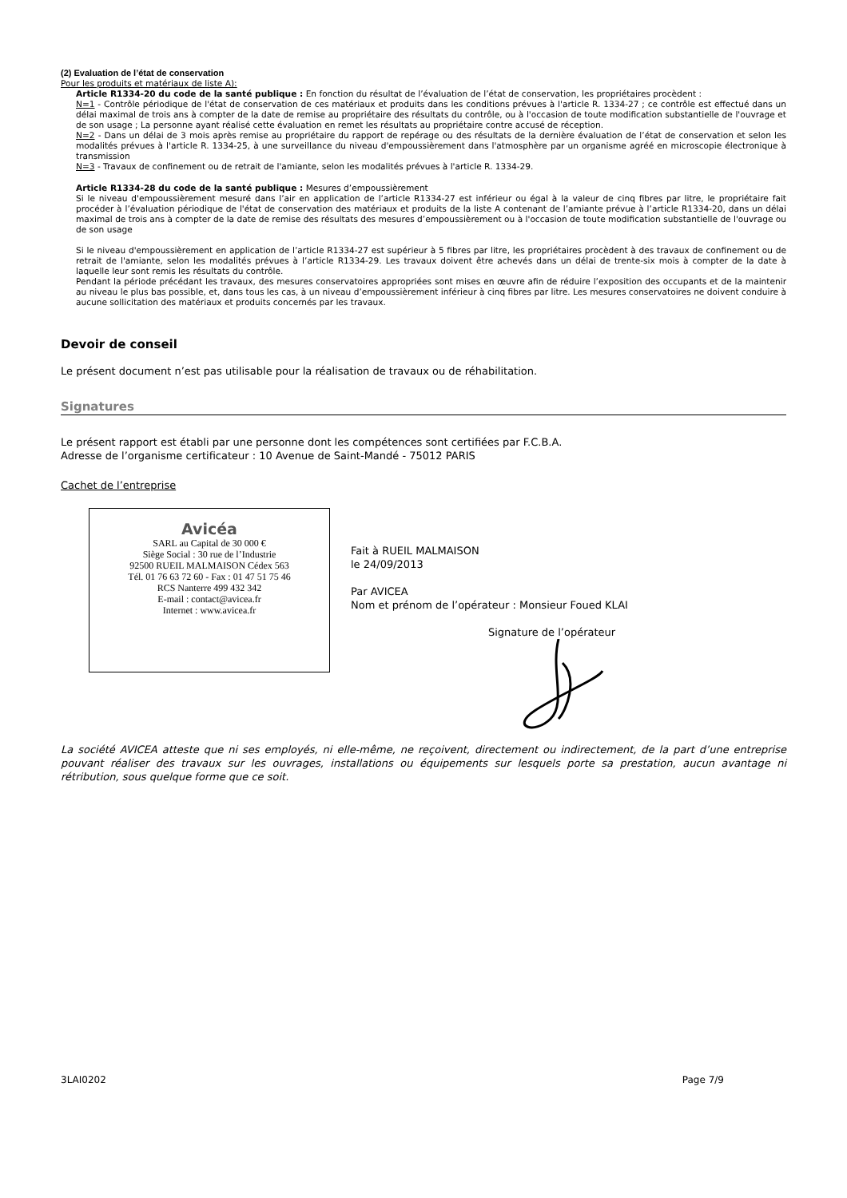(2) Evaluation de l’état de conservation
Pour les produits et matériaux de liste A):
Article R1334-20 du code de la santé publique : En fonction du résultat de l’évaluation de l’état de conservation, les propriétaires procèdent :
N=1 - Contrôle périodique de l'état de conservation de ces matériaux et produits dans les conditions prévues à l'article R. 1334-27 ; ce contrôle est effectué dans un délai maximal de trois ans à compter de la date de remise au propriétaire des résultats du contrôle, ou à l'occasion de toute modification substantielle de l'ouvrage et de son usage ; La personne ayant réalisé cette évaluation en remet les résultats au propriétaire contre accusé de réception.
N=2 - Dans un délai de 3 mois après remise au propriétaire du rapport de repérage ou des résultats de la dernière évaluation de l’état de conservation et selon les modalités prévues à l'article R. 1334-25, à une surveillance du niveau d'empoussièrement dans l'atmosphère par un organisme agréé en microscopie électronique à transmission
N=3 - Travaux de confinement ou de retrait de l'amiante, selon les modalités prévues à l'article R. 1334-29.
Article R1334-28 du code de la santé publique : Mesures d’empoussièrement
Si le niveau d'empoussièrement mesuré dans l’air en application de l’article R1334-27 est inférieur ou égal à la valeur de cinq fibres par litre, le propriétaire fait procéder à l’évaluation périodique de l'état de conservation des matériaux et produits de la liste A contenant de l’amiante prévue à l’article R1334-20, dans un délai maximal de trois ans à compter de la date de remise des résultats des mesures d’empoussièrement ou à l'occasion de toute modification substantielle de l'ouvrage ou de son usage
Si le niveau d'empoussièrement en application de l’article R1334-27 est supérieur à 5 fibres par litre, les propriétaires procèdent à des travaux de confinement ou de retrait de l'amiante, selon les modalités prévues à l’article R1334-29. Les travaux doivent être achevés dans un délai de trente-six mois à compter de la date à laquelle leur sont remis les résultats du contrôle.
Pendant la période précédant les travaux, des mesures conservatoires appropriées sont mises en œuvre afin de réduire l’exposition des occupants et de la maintenir au niveau le plus bas possible, et, dans tous les cas, à un niveau d’empoussièrement inférieur à cinq fibres par litre. Les mesures conservatoires ne doivent conduire à aucune sollicitation des matériaux et produits concernés par les travaux.
Devoir de conseil
Le présent document n’est pas utilisable pour la réalisation de travaux ou de réhabilitation.
Signatures
Le présent rapport est établi par une personne dont les compétences sont certifiées par F.C.B.A.
Adresse de l’organisme certificateur : 10 Avenue de Saint-Mandé - 75012 PARIS
Cachet de l’entreprise
Avicéa
SARL au Capital de 30 000 €
Siège Social : 30 rue de l’Industrie
92500 RUEIL MALMAISON Cédex 563
Tél. 01 76 63 72 60 - Fax : 01 47 51 75 46
RCS Nanterre 499 432 342
E-mail : contact@avicea.fr
Internet : www.avicea.fr
Fait à RUEIL MALMAISON
le 24/09/2013
Par AVICEA
Nom et prénom de l’opérateur : Monsieur Foued KLAI
Signature de l’opérateur
La société AVICEA atteste que ni ses employés, ni elle-même, ne reçoivent, directement ou indirectement, de la part d’une entreprise pouvant réaliser des travaux sur les ouvrages, installations ou équipements sur lesquels porte sa prestation, aucun avantage ni rétribution, sous quelque forme que ce soit.
3LAI0202 Page 7/9